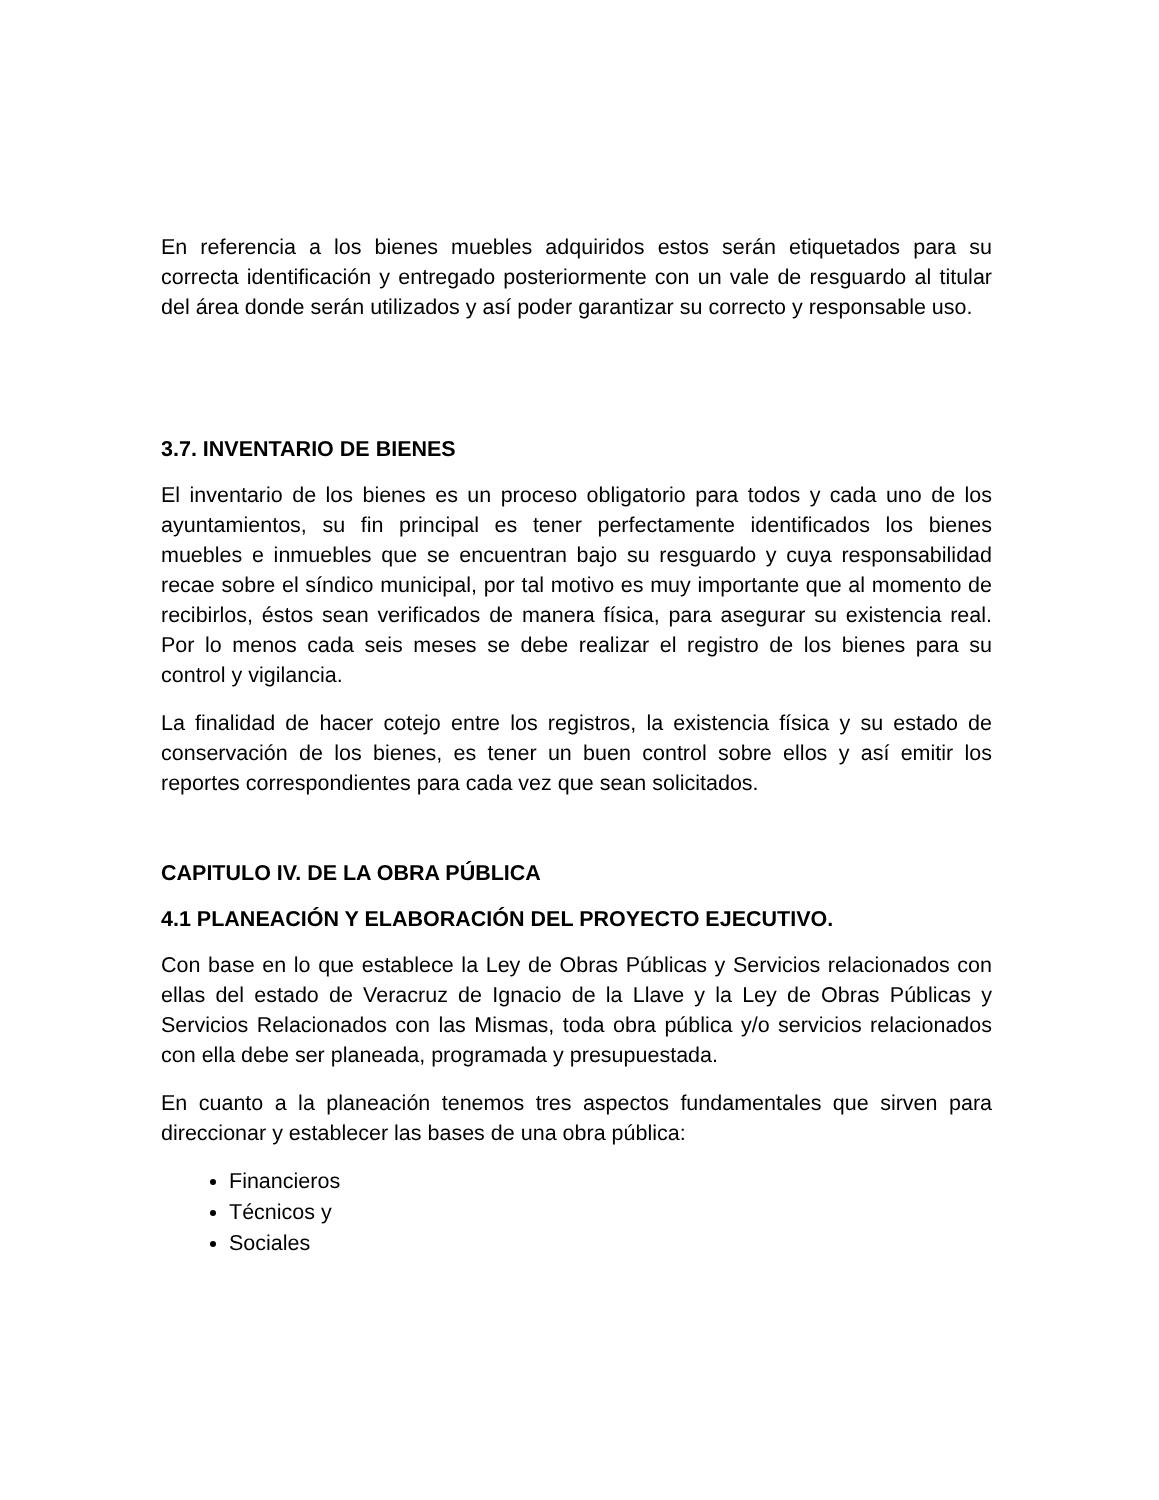En referencia a los bienes muebles adquiridos estos serán etiquetados para su correcta identificación y entregado posteriormente con un vale de resguardo al titular del área donde serán utilizados y así poder garantizar su correcto y responsable uso.
3.7. INVENTARIO DE BIENES
El inventario de los bienes es un proceso obligatorio para todos y cada uno de los ayuntamientos, su fin principal es tener perfectamente identificados los bienes muebles e inmuebles que se encuentran bajo su resguardo y cuya responsabilidad recae sobre el síndico municipal, por tal motivo es muy importante que al momento de recibirlos, éstos sean verificados de manera física, para asegurar su existencia real. Por lo menos cada seis meses se debe realizar el registro de los bienes para su control y vigilancia.
La finalidad de hacer cotejo entre los registros, la existencia física y su estado de conservación de los bienes, es tener un buen control sobre ellos y así emitir los reportes correspondientes para cada vez que sean solicitados.
CAPITULO IV. DE LA OBRA PÚBLICA
4.1 PLANEACIÓN Y ELABORACIÓN DEL PROYECTO EJECUTIVO.
Con base en lo que establece la Ley de Obras Públicas y Servicios relacionados con ellas del estado de Veracruz de Ignacio de la Llave y la Ley de Obras Públicas y Servicios Relacionados con las Mismas, toda obra pública y/o servicios relacionados con ella debe ser planeada, programada y presupuestada.
En cuanto a la planeación tenemos tres aspectos fundamentales que sirven para direccionar y establecer las bases de una obra pública:
Financieros
Técnicos y
Sociales